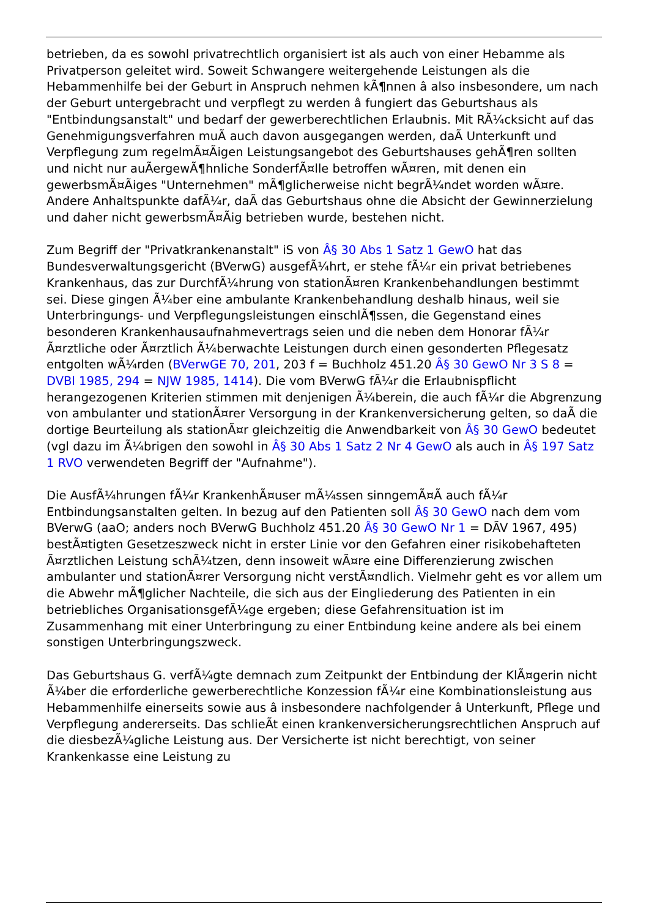betrieben, da es sowohl privatrechtlich organisiert ist als auch von einer Hebamme als Privatperson geleitet wird. Soweit Schwangere weitergehende Leistungen als die Hebammenhilfe bei der Geburt in Anspruch nehmen kÃ¶nnen â also insbesondere, um nach der Geburt untergebracht und verpflegt zu werden â fungiert das Geburtshaus als "Entbindungsanstalt" und bedarf der gewerberechtlichen Erlaubnis. Mit RÃ¼cksicht auf das Genehmigungsverfahren muÃ auch davon ausgegangen werden, daÃ Unterkunft und Verpflegung zum regelmÃ¤Ãigen Leistungsangebot des Geburtshauses gehÃ¶ren sollten und nicht nur auÃergewÃ¶hnliche SonderfÃ¤lle betroffen wÃ¤ren, mit denen ein gewerbsmÃ¤Ãiges "Unternehmen" mÃ¶glicherweise nicht begrÃ¼ndet worden wÃ¤re. Andere Anhaltspunkte dafÃ¼r, daÃ das Geburtshaus ohne die Absicht der Gewinnerzielung und daher nicht gewerbsmÃ¤Ãig betrieben wurde, bestehen nicht.
Zum Begriff der "Privatkrankenanstalt" iS von Â§ 30 Abs 1 Satz 1 GewO hat das Bundesverwaltungsgericht (BVerwG) ausgefÃ¼hrt, er stehe fÃ¼r ein privat betriebenes Krankenhaus, das zur DurchfÃ¼hrung von stationÃ¤ren Krankenbehandlungen bestimmt sei. Diese gingen Ã¼ber eine ambulante Krankenbehandlung deshalb hinaus, weil sie Unterbringungs- und Verpflegungsleistungen einschlÃ¶ssen, die Gegenstand eines besonderen Krankenhausaufnahmevertrags seien und die neben dem Honorar fÃ¼r Ã¤rztliche oder Ã¤rztlich Ã¼berwachte Leistungen durch einen gesonderten Pflegesatz entgolten wÃ¼rden (BVerwGE 70, 201, 203 f = Buchholz 451.20 Â§ 30 GewO Nr 3 S 8 = DVBl 1985, 294 = NJW 1985, 1414). Die vom BVerwG fÃ¼r die Erlaubnispflicht herangezogenen Kriterien stimmen mit denjenigen Ã¼berein, die auch fÃ¼r die Abgrenzung von ambulanter und stationÃ¤rer Versorgung in der Krankenversicherung gelten, so daÃ die dortige Beurteilung als stationÃ¤r gleichzeitig die Anwendbarkeit von Â§ 30 GewO bedeutet (vgl dazu im Ã¼brigen den sowohl in Â§ 30 Abs 1 Satz 2 Nr 4 GewO als auch in Â§ 197 Satz 1 RVO verwendeten Begriff der "Aufnahme").
Die AusfÃ¼hrungen fÃ¼r KrankenhÃ¤user mÃ¼ssen sinngemÃ¤Ã auch fÃ¼r Entbindungsanstalten gelten. In bezug auf den Patienten soll Â§ 30 GewO nach dem vom BVerwG (aaO; anders noch BVerwG Buchholz 451.20 Â§ 30 GewO Nr 1 = DÃV 1967, 495) bestÃ¤tigten Gesetzeszweck nicht in erster Linie vor den Gefahren einer risikobehafteten Ã¤rztlichen Leistung schÃ¼tzen, denn insoweit wÃ¤re eine Differenzierung zwischen ambulanter und stationÃ¤rer Versorgung nicht verstÃ¤ndlich. Vielmehr geht es vor allem um die Abwehr mÃ¶glicher Nachteile, die sich aus der Eingliederung des Patienten in ein betriebliches OrganisationsgefÃ¼ge ergeben; diese Gefahrensituation ist im Zusammenhang mit einer Unterbringung zu einer Entbindung keine andere als bei einem sonstigen Unterbringungszweck.
Das Geburtshaus G. verfÃ¼gte demnach zum Zeitpunkt der Entbindung der KlÃ¤gerin nicht Ã¼ber die erforderliche gewerberechtliche Konzession fÃ¼r eine Kombinationsleistung aus Hebammenhilfe einerseits sowie aus â insbesondere nachfolgender â Unterkunft, Pflege und Verpflegung andererseits. Das schlieÃt einen krankenversicherungsrechtlichen Anspruch auf die diesbezÃ¼gliche Leistung aus. Der Versicherte ist nicht berechtigt, von seiner Krankenkasse eine Leistung zu